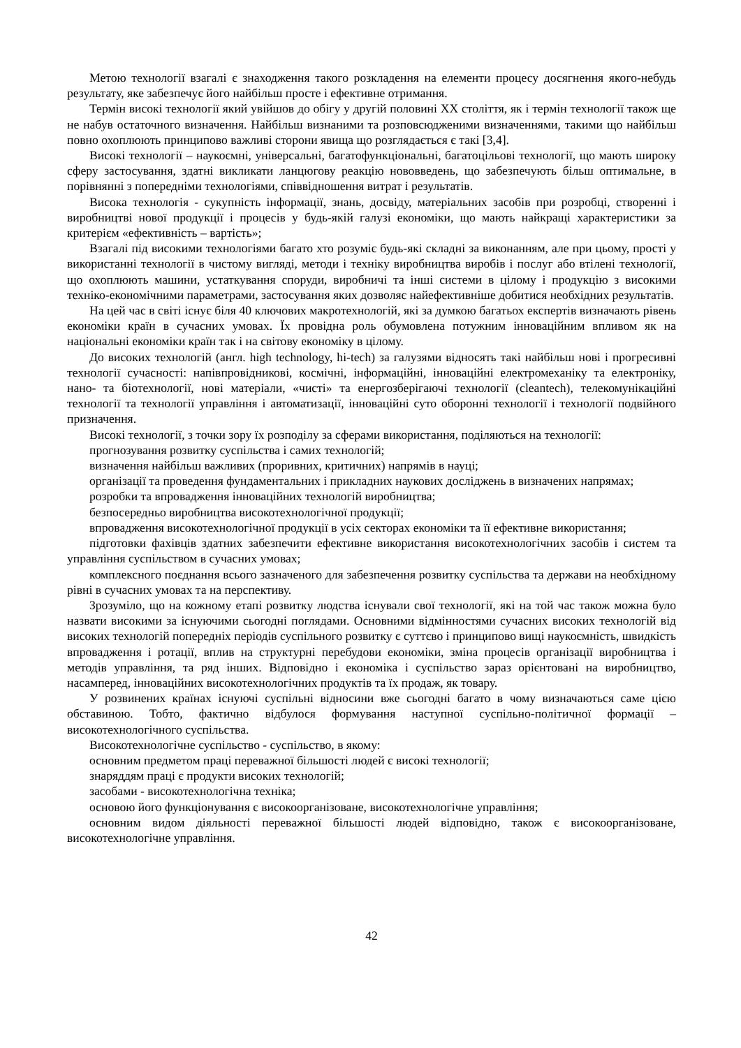Метою технології взагалі є знаходження такого розкладення на елементи процесу досягнення якого-небудь результату, яке забезпечує його найбільш просте і ефективне отримання.
Термін високі технології який увійшов до обігу у другій половині ХХ століття, як і термін технології також ще не набув остаточного визначення. Найбільш визнаними та розповсюдженими визначеннями, такими що найбільш повно охоплюють принципово важливі сторони явища що розглядається є такі [3,4].
Високі технології – наукоємні, універсальні, багатофункціональні, багатоцільові технології, що мають широку сферу застосування, здатні викликати ланцюгову реакцію нововведень, що забезпечують більш оптимальне, в порівнянні з попередніми технологіями, співвідношення витрат і результатів.
Висока технологія - сукупність інформації, знань, досвіду, матеріальних засобів при розробці, створенні і виробництві нової продукції і процесів у будь-якій галузі економіки, що мають найкращі характеристики за критерієм «ефективність – вартість»;
Взагалі під високими технологіями багато хто розуміє будь-які складні за виконанням, але при цьому, прості у використанні технології в чистому вигляді, методи і техніку виробництва виробів і послуг або втілені технології, що охоплюють машини, устаткування споруди, виробничі та інші системи в цілому і продукцію з високими техніко-економічними параметрами, застосування яких дозволяє найефективніше добитися необхідних результатів.
На цей час в світі існує біля 40 ключових макротехнологій, які за думкою багатьох експертів визначають рівень економіки країн в сучасних умовах. Їх провідна роль обумовлена потужним інноваційним впливом як на національні економіки країн так і на світову економіку в цілому.
До високих технологій (англ. high technology, hi-tech) за галузями відносять такі найбільш нові і прогресивні технології сучасності: напівпровідникові, космічні, інформаційні, інноваційні електромеханіку та електроніку, нано- та біотехнології, нові матеріали, «чисті» та енергозберігаючі технології (cleantech), телекомунікаційні технології та технології управління і автоматизації, інноваційні суто оборонні технології і технології подвійного призначення.
Високі технології, з точки зору їх розподілу за сферами використання, поділяються на технології:
прогнозування розвитку суспільства і самих технологій;
визначення найбільш важливих (проривних, критичних) напрямів в науці;
організації та проведення фундаментальних і прикладних наукових досліджень в визначених напрямах;
розробки та впровадження інноваційних технологій виробництва;
безпосередньо виробництва високотехнологічної продукції;
впровадження високотехнологічної продукції в усіх секторах економіки та її ефективне використання;
підготовки фахівців здатних забезпечити ефективне використання високотехнологічних засобів і систем та управління суспільством в сучасних умовах;
комплексного поєднання всього зазначеного для забезпечення розвитку суспільства та держави на необхідному рівні в сучасних умовах та на перспективу.
Зрозуміло, що на кожному етапі розвитку людства існували свої технології, які на той час також можна було назвати високими за існуючими сьогодні поглядами. Основними відмінностями сучасних високих технологій від високих технологій попередніх періодів суспільного розвитку є суттєво і принципово вищі наукоємність, швидкість впровадження і ротації, вплив на структурні перебудови економіки, зміна процесів організації виробництва і методів управління, та ряд інших. Відповідно і економіка і суспільство зараз орієнтовані на виробництво, насамперед, інноваційних високотехнологічних продуктів та їх продаж, як товару.
У розвинених країнах існуючі суспільні відносини вже сьогодні багато в чому визначаються саме цією обставиною. Тобто, фактично відбулося формування наступної суспільно-політичної формації – високотехнологічного суспільства.
Високотехнологічне суспільство - суспільство, в якому:
основним предметом праці переважної більшості людей є високі технології;
знаряддям праці є продукти високих технологій;
засобами - високотехнологічна техніка;
основою його функціонування є високоорганізоване, високотехнологічне управління;
основним видом діяльності переважної більшості людей відповідно, також є високоорганізоване, високотехнологічне управління.
42